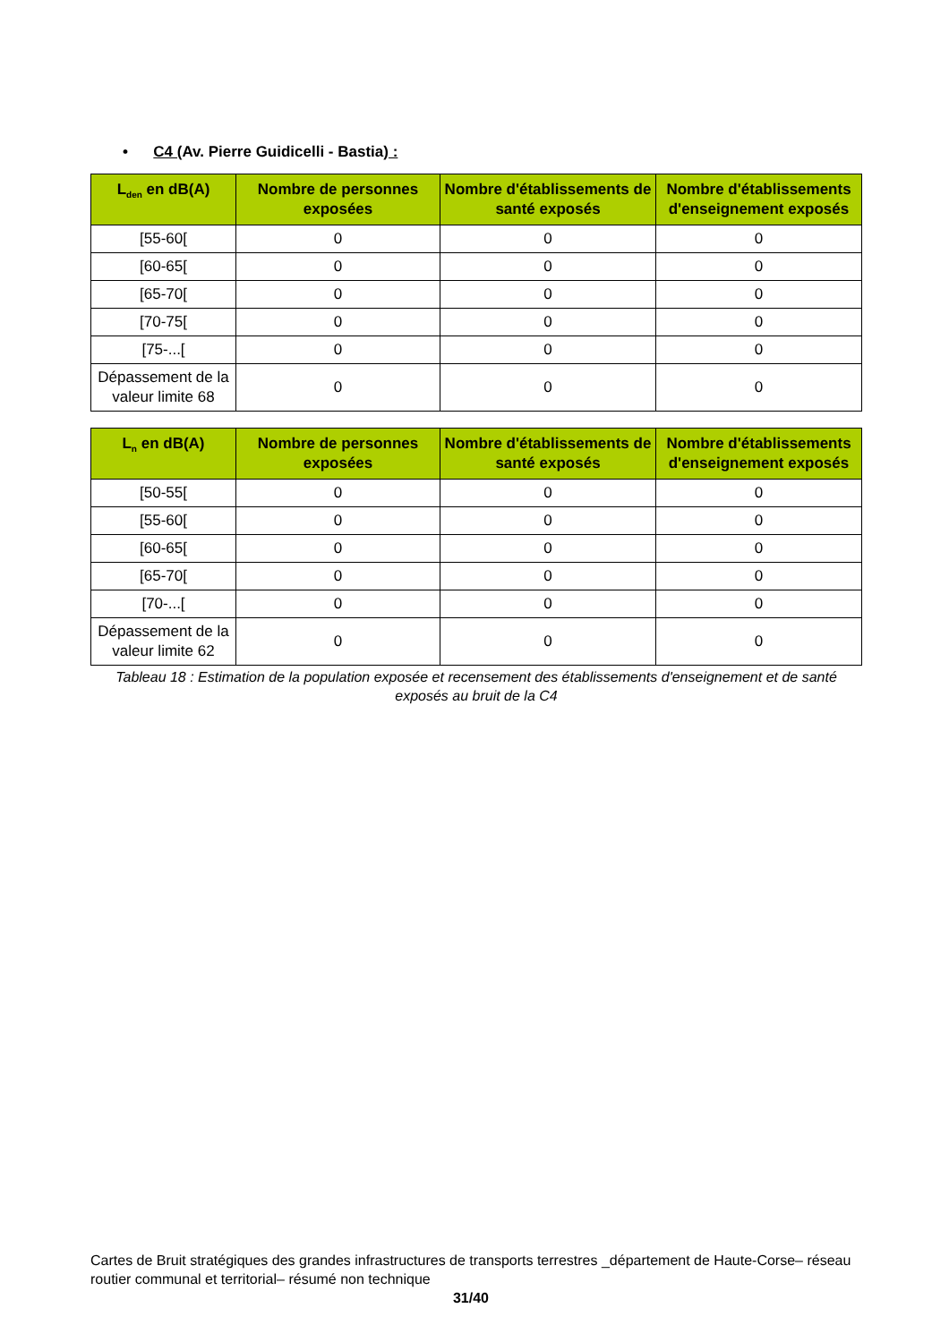• C4 (Av. Pierre Guidicelli - Bastia) :
| L<sub>den</sub> en dB(A) | Nombre de personnes exposées | Nombre d'établissements de santé exposés | Nombre d'établissements d'enseignement exposés |
| --- | --- | --- | --- |
| [55-60[ | 0 | 0 | 0 |
| [60-65[ | 0 | 0 | 0 |
| [65-70[ | 0 | 0 | 0 |
| [70-75[ | 0 | 0 | 0 |
| [75-...[ | 0 | 0 | 0 |
| Dépassement de la valeur limite 68 | 0 | 0 | 0 |
| L<sub>n</sub> en dB(A) | Nombre de personnes exposées | Nombre d'établissements de santé exposés | Nombre d'établissements d'enseignement exposés |
| --- | --- | --- | --- |
| [50-55[ | 0 | 0 | 0 |
| [55-60[ | 0 | 0 | 0 |
| [60-65[ | 0 | 0 | 0 |
| [65-70[ | 0 | 0 | 0 |
| [70-...[ | 0 | 0 | 0 |
| Dépassement de la valeur limite 62 | 0 | 0 | 0 |
Tableau 18 : Estimation de la population exposée et recensement des établissements d'enseignement et de santé exposés au bruit de la C4
Cartes de Bruit stratégiques des grandes infrastructures de transports terrestres _département de Haute-Corse– réseau routier communal et territorial– résumé non technique
31/40